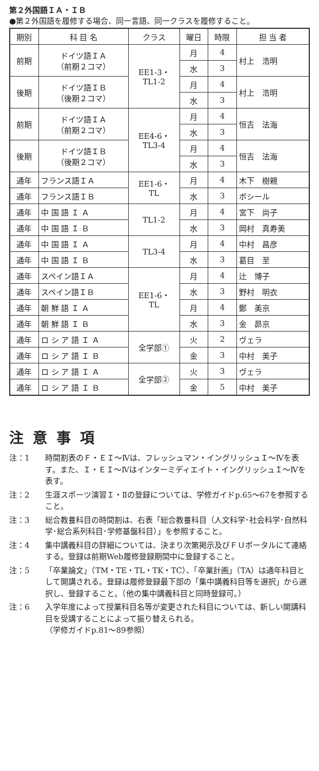第２外国語ＩＡ・ＩＢ
●第２外国語を履修する場合、同一言語、同一クラスを履修すること。
| 期別 | 科 目 名 | クラス | 曜日 | 時限 | 担 当 者 |
| --- | --- | --- | --- | --- | --- |
| 前期 | ドイツ語ＩＡ （前期２コマ） | EE1-3・ TL1-2 | 月 | 4 | 村上 浩明 |
| | | | 水 | 3 | |
| 後期 | ドイツ語ＩＢ （後期２コマ） | | 月 | 4 | 村上 浩明 |
| | | | 水 | 3 | |
| 前期 | ドイツ語ＩＡ （前期２コマ） | EE4-6・ TL3-4 | 月 | 4 | 恒吉 法海 |
| | | | 水 | 3 | |
| 後期 | ドイツ語ＩＢ （後期２コマ） | | 月 | 4 | 恒吉 法海 |
| | | | 水 | 3 | |
| 通年 | フランス語ＩＡ | EE1-6・ TL | 月 | 4 | 木下 樹親 |
| 通年 | フランス語ＩＢ | | 水 | 3 | ボシール |
| 通年 | 中 国 語 Ｉ Ａ | TL1-2 | 月 | 4 | 宮下 尚子 |
| 通年 | 中 国 語 Ｉ Ｂ | | 水 | 3 | 岡村 真寿美 |
| 通年 | 中 国 語 Ｉ Ａ | TL3-4 | 月 | 4 | 中村 昌彦 |
| 通年 | 中 国 語 Ｉ Ｂ | | 水 | 3 | 葛目 至 |
| 通年 | スペイン語ＩＡ | EE1-6・ TL | 月 | 4 | 辻 博子 |
| 通年 | スペイン語ＩＢ | | 水 | 3 | 野村 明衣 |
| 通年 | 朝 鮮 語 Ｉ Ａ | | 月 | 4 | 鄭 美京 |
| 通年 | 朝 鮮 語 Ｉ Ｂ | | 水 | 3 | 金 昴京 |
| 通年 | ロ シ ア 語 Ｉ Ａ | 全学部① | 火 | 2 | ヴェラ |
| 通年 | ロ シ ア 語 Ｉ Ｂ | | 金 | 3 | 中村 美子 |
| 通年 | ロ シ ア 語 Ｉ Ａ | 全学部② | 火 | 3 | ヴェラ |
| 通年 | ロ シ ア 語 Ｉ Ｂ | | 金 | 5 | 中村 美子 |
注意事項
注：1 時間割表のＦ・ＥＩ～Ⅳは、フレッシュマン・イングリッシュＩ～Ⅳを表す。また、Ｉ・ＥＩ～Ⅳはインターミディエイト・イングリッシュＩ～Ⅳを表す。
注：2 生涯スポーツ演習Ｉ・Ⅱの登録については、学修ガイドp.65～67を参照すること。
注：3 総合教養科目の時間割は、右表「総合教養科目（人文科学･社会科学･自然科学･総合系列科目･学修基盤科目）」を参照すること。
注：4 集中講義科目の詳細については、決まり次第掲示及びＦＵポータルにて連絡する。登録は前期Web履修登録期間中に登録すること。
注：5 「卒業論文」（TM・TE・TL・TK・TC）、「卒業計画」（TA）は通年科目として開講される。登録は履修登録最下部の「集中講義科目等を選択」から選択し、登録すること。（他の集中講義科目と同時登録可。）
注：6 入学年度によって授業科目名等が変更された科目については、新しい開講科目を受講することによって振り替えられる。
（学修ガイドp.81～89参照）